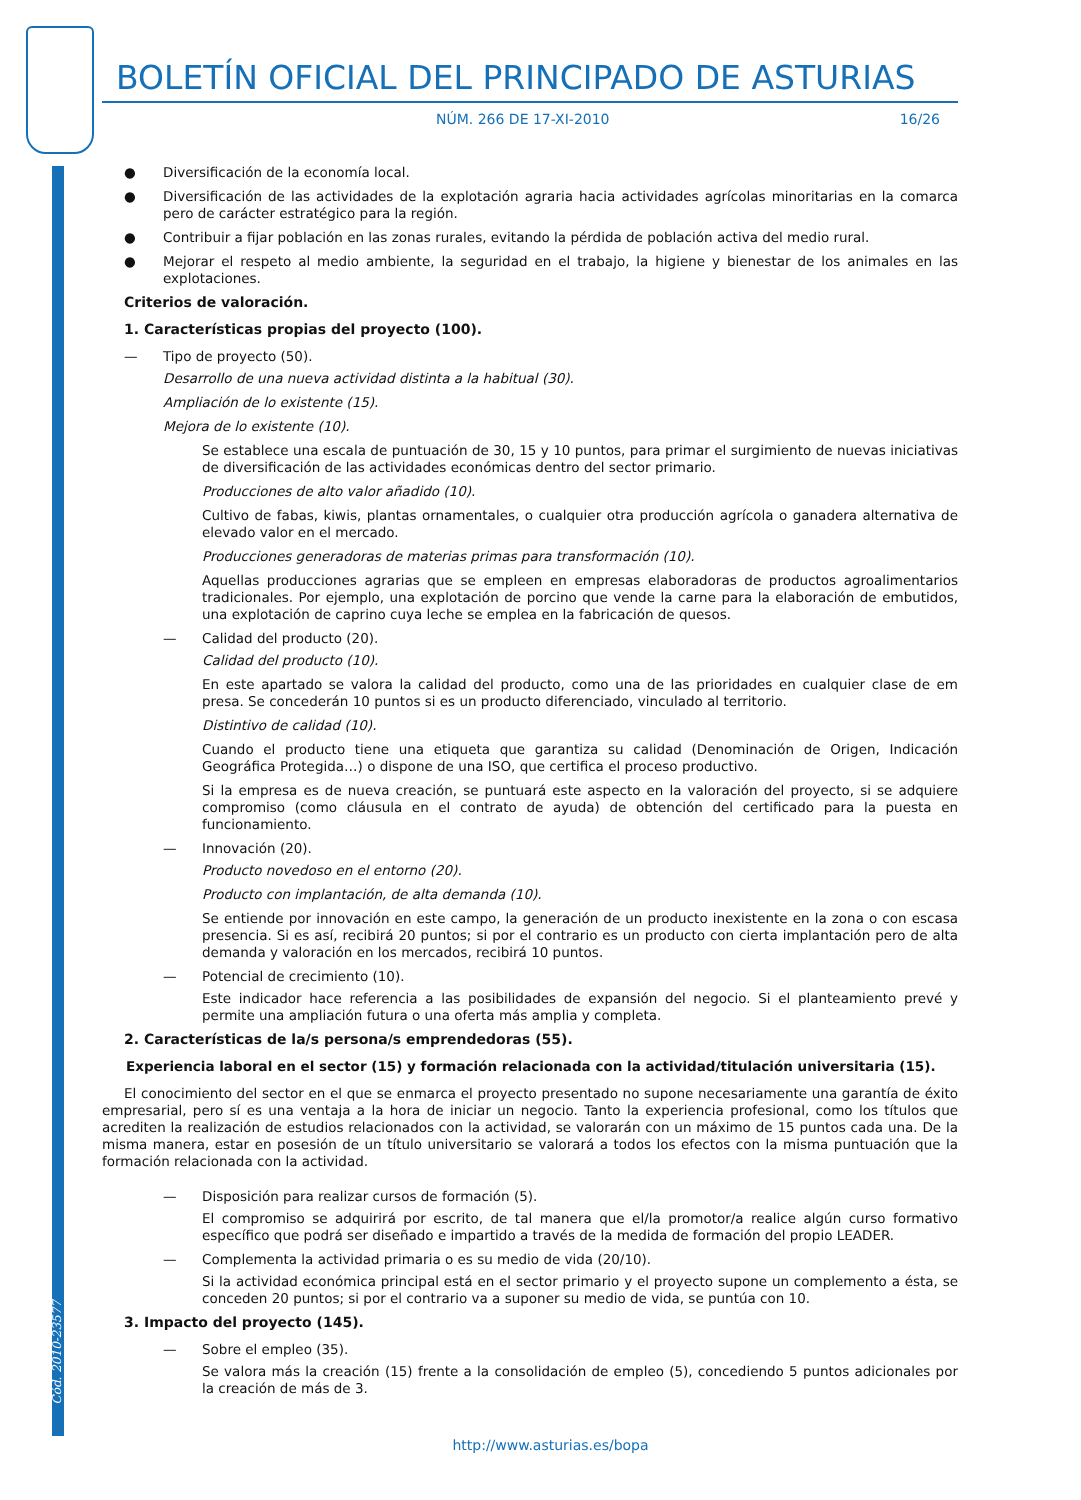BOLETÍN OFICIAL DEL PRINCIPADO DE ASTURIAS
NÚM. 266 DE 17-XI-2010 16/26
● Diversificación de la economía local.
● Diversificación de las actividades de la explotación agraria hacia actividades agrícolas minoritarias en la comarca pero de carácter estratégico para la región.
● Contribuir a fijar población en las zonas rurales, evitando la pérdida de población activa del medio rural.
● Mejorar el respeto al medio ambiente, la seguridad en el trabajo, la higiene y bienestar de los animales en las explotaciones.
Criterios de valoración.
1. Características propias del proyecto (100).
— Tipo de proyecto (50).
Desarrollo de una nueva actividad distinta a la habitual (30).
Ampliación de lo existente (15).
Mejora de lo existente (10).
Se establece una escala de puntuación de 30, 15 y 10 puntos, para primar el surgimiento de nuevas iniciativas de diversificación de las actividades económicas dentro del sector primario.
Producciones de alto valor añadido (10).
Cultivo de fabas, kiwis, plantas ornamentales, o cualquier otra producción agrícola o ganadera alternativa de elevado valor en el mercado.
Producciones generadoras de materias primas para transformación (10).
Aquellas producciones agrarias que se empleen en empresas elaboradoras de productos agroalimentarios tradicionales. Por ejemplo, una explotación de porcino que vende la carne para la elaboración de embutidos, una explotación de caprino cuya leche se emplea en la fabricación de quesos.
— Calidad del producto (20).
Calidad del producto (10).
En este apartado se valora la calidad del producto, como una de las prioridades en cualquier clase de em presa. Se concederán 10 puntos si es un producto diferenciado, vinculado al territorio.
Distintivo de calidad (10).
Cuando el producto tiene una etiqueta que garantiza su calidad (Denominación de Origen, Indicación Geográfica Protegida…) o dispone de una ISO, que certifica el proceso productivo.
Si la empresa es de nueva creación, se puntuará este aspecto en la valoración del proyecto, si se adquiere compromiso (como cláusula en el contrato de ayuda) de obtención del certificado para la puesta en funcionamiento.
— Innovación (20).
Producto novedoso en el entorno (20).
Producto con implantación, de alta demanda (10).
Se entiende por innovación en este campo, la generación de un producto inexistente en la zona o con escasa presencia. Si es así, recibirá 20 puntos; si por el contrario es un producto con cierta implantación pero de alta demanda y valoración en los mercados, recibirá 10 puntos.
— Potencial de crecimiento (10).
Este indicador hace referencia a las posibilidades de expansión del negocio. Si el planteamiento prevé y permite una ampliación futura o una oferta más amplia y completa.
2. Características de la/s persona/s emprendedoras (55).
Experiencia laboral en el sector (15) y formación relacionada con la actividad/titulación universitaria (15).
El conocimiento del sector en el que se enmarca el proyecto presentado no supone necesariamente una garantía de éxito empresarial, pero sí es una ventaja a la hora de iniciar un negocio. Tanto la experiencia profesional, como los títulos que acrediten la realización de estudios relacionados con la actividad, se valorarán con un máximo de 15 puntos cada una. De la misma manera, estar en posesión de un título universitario se valorará a todos los efectos con la misma puntuación que la formación relacionada con la actividad.
— Disposición para realizar cursos de formación (5).
El compromiso se adquirirá por escrito, de tal manera que el/la promotor/a realice algún curso formativo específico que podrá ser diseñado e impartido a través de la medida de formación del propio LEADER.
— Complementa la actividad primaria o es su medio de vida (20/10).
Si la actividad económica principal está en el sector primario y el proyecto supone un complemento a ésta, se conceden 20 puntos; si por el contrario va a suponer su medio de vida, se puntúa con 10.
3. Impacto del proyecto (145).
— Sobre el empleo (35).
Se valora más la creación (15) frente a la consolidación de empleo (5), concediendo 5 puntos adicionales por la creación de más de 3.
Cód. 2010-23577
http://www.asturias.es/bopa